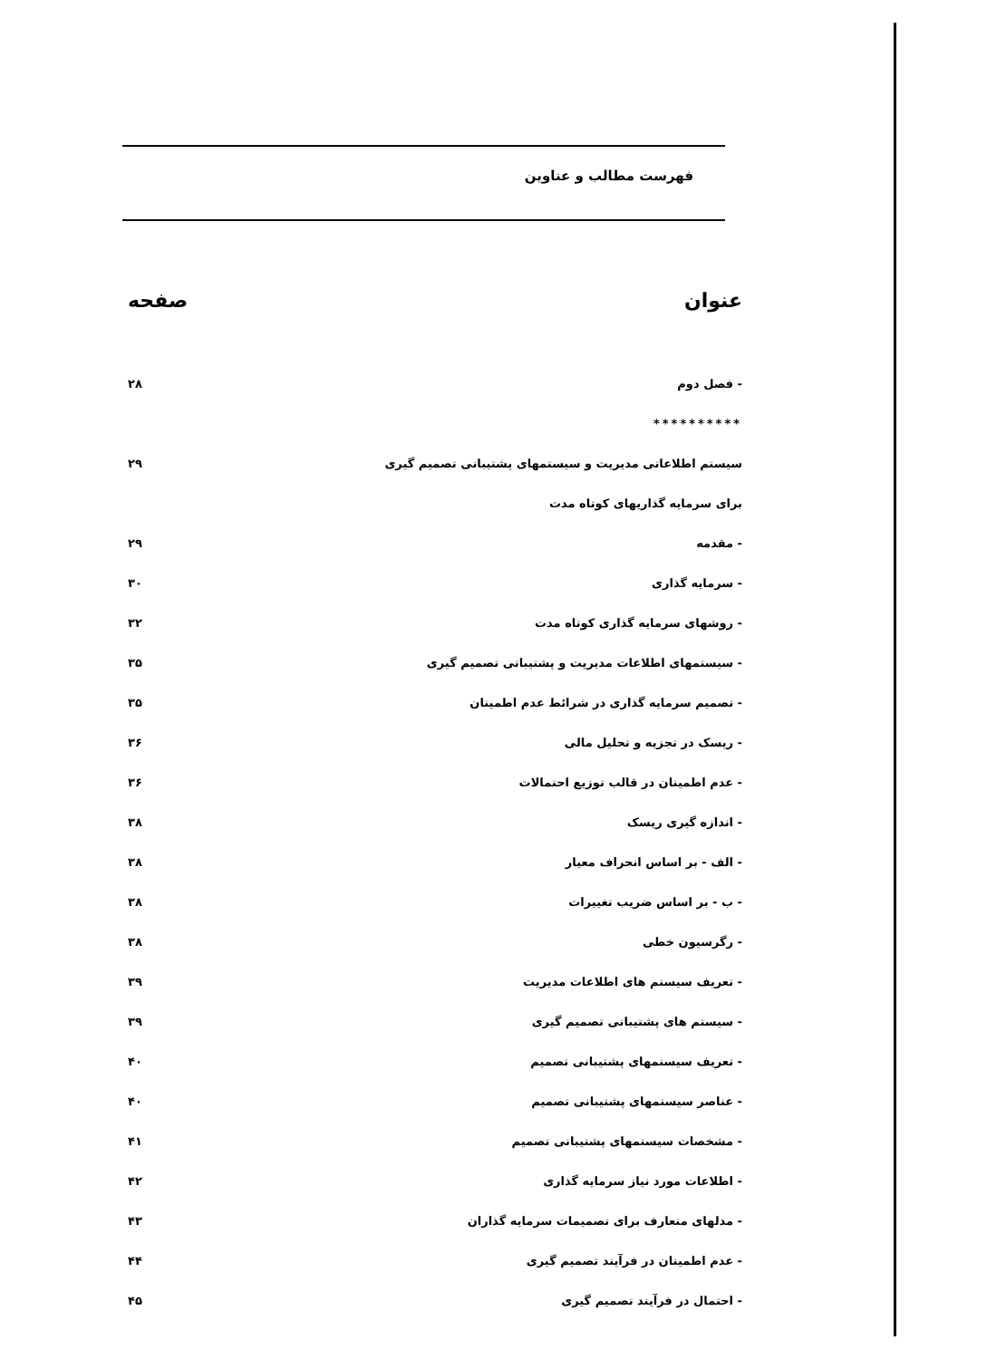فهرست مطالب و عناوین
| عنوان | صفحه |
| --- | --- |
| - فصل دوم | ۲۸ |
| ********** | |
| سیستم اطلاعاتی مدیریت و سیستمهای پشتیبانی تصمیم گیری | ۲۹ |
| برای سرمایه گذاریهای کوتاه مدت | |
| - مقدمه | ۲۹ |
| - سرمایه گذاری | ۳۰ |
| - روشهای سرمایه گذاری کوتاه مدت | ۳۲ |
| - سیستمهای اطلاعات مدیریت و پشتیبانی تصمیم گیری | ۳۵ |
| - تصمیم سرمایه گذاری در شرائط عدم اطمینان | ۳۵ |
| - ریسک در تجزیه و تحلیل مالی | ۳۶ |
| - عدم اطمینان در قالب توزیع احتمالات | ۳۶ |
| - اندازه گیری ریسک | ۳۸ |
| - الف - بر اساس انحراف معیار | ۳۸ |
| - ب - بر اساس ضریب تغییرات | ۳۸ |
| - رگرسیون خطی | ۳۸ |
| - تعریف سیستم های اطلاعات مدیریت | ۳۹ |
| - سیستم های پشتیبانی تصمیم گیری | ۳۹ |
| - تعریف سیستمهای پشتیبانی تصمیم | ۴۰ |
| - عناصر سیستمهای پشتیبانی تصمیم | ۴۰ |
| - مشخصات سیستمهای پشتیبانی تصمیم | ۴۱ |
| - اطلاعات مورد نیاز سرمایه گذاری | ۴۲ |
| - مدلهای متعارف برای تصمیمات سرمایه گذاران | ۴۳ |
| - عدم اطمینان در فرآیند تصمیم گیری | ۴۴ |
| - احتمال در فرآیند تصمیم گیری | ۴۵ |